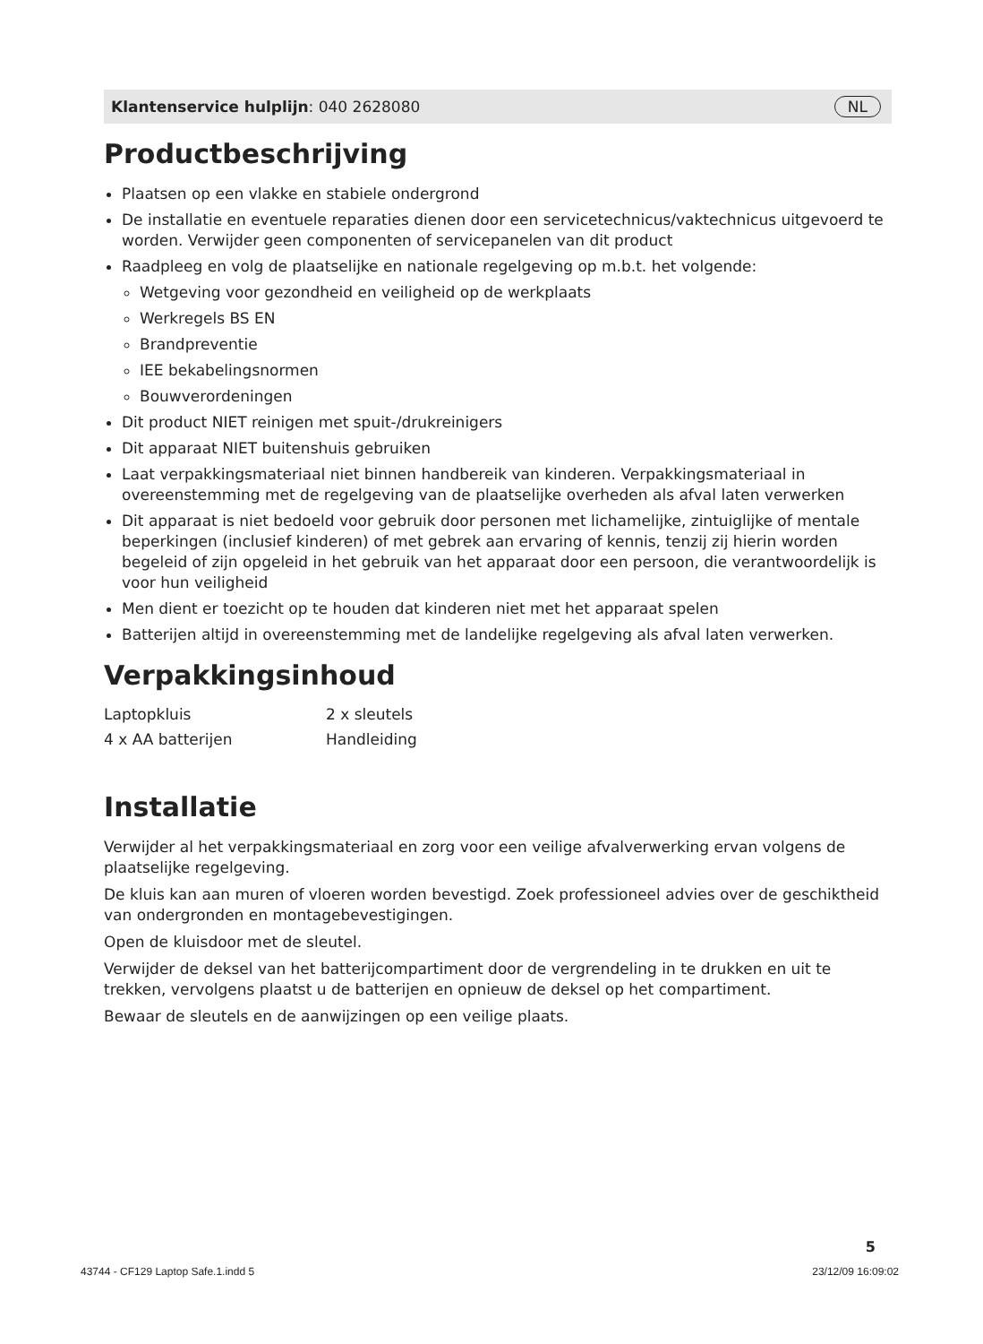Klantenservice hulplijn: 040 2628080 NL
Productbeschrijving
Plaatsen op een vlakke en stabiele ondergrond
De installatie en eventuele reparaties dienen door een servicetechnicus/vaktechnicus uitgevoerd te worden. Verwijder geen componenten of servicepanelen van dit product
Raadpleeg en volg de plaatselijke en nationale regelgeving op m.b.t. het volgende:
Wetgeving voor gezondheid en veiligheid op de werkplaats
Werkregels BS EN
Brandpreventie
IEE bekabelingsnormen
Bouwverordeningen
Dit product NIET reinigen met spuit-/drukreinigers
Dit apparaat NIET buitenshuis gebruiken
Laat verpakkingsmateriaal niet binnen handbereik van kinderen. Verpakkingsmateriaal in overeenstemming met de regelgeving van de plaatselijke overheden als afval laten verwerken
Dit apparaat is niet bedoeld voor gebruik door personen met lichamelijke, zintuiglijke of mentale beperkingen (inclusief kinderen) of met gebrek aan ervaring of kennis, tenzij zij hierin worden begeleid of zijn opgeleid in het gebruik van het apparaat door een persoon, die verantwoordelijk is voor hun veiligheid
Men dient er toezicht op te houden dat kinderen niet met het apparaat spelen
Batterijen altijd in overeenstemming met de landelijke regelgeving als afval laten verwerken.
Verpakkingsinhoud
| Laptopkluis | 2 x sleutels |
| 4 x AA batterijen | Handleiding |
Installatie
Verwijder al het verpakkingsmateriaal en zorg voor een veilige afvalverwerking ervan volgens de plaatselijke regelgeving.
De kluis kan aan muren of vloeren worden bevestigd. Zoek professioneel advies over de geschiktheid van ondergronden en montagebevestigingen.
Open de kluisdoor met de sleutel.
Verwijder de deksel van het batterijcompartiment door de vergrendeling in te drukken en uit te trekken, vervolgens plaatst u de batterijen en opnieuw de deksel op het compartiment.
Bewaar de sleutels en de aanwijzingen op een veilige plaats.
5
43744 - CF129 Laptop Safe.1.indd 5 23/12/09 16:09:02